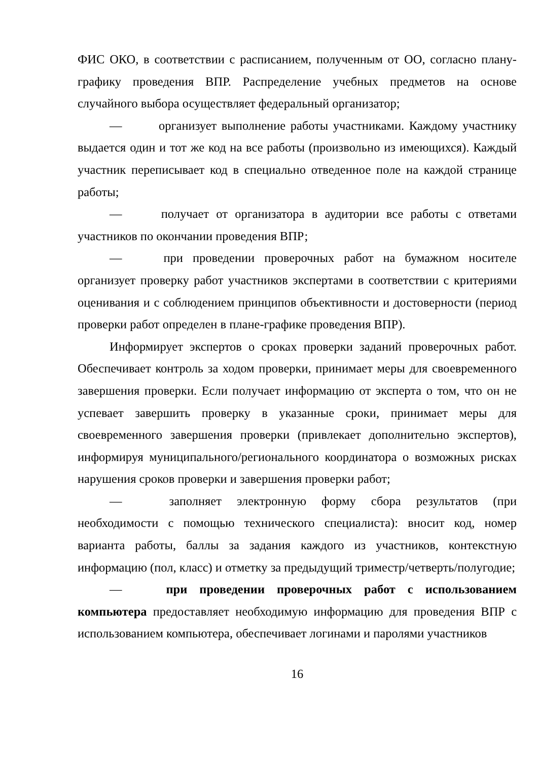ФИС ОКО, в соответствии с расписанием, полученным от ОО, согласно плану-графику проведения ВПР. Распределение учебных предметов на основе случайного выбора осуществляет федеральный организатор;
— организует выполнение работы участниками. Каждому участнику выдается один и тот же код на все работы (произвольно из имеющихся). Каждый участник переписывает код в специально отведенное поле на каждой странице работы;
— получает от организатора в аудитории все работы с ответами участников по окончании проведения ВПР;
— при проведении проверочных работ на бумажном носителе организует проверку работ участников экспертами в соответствии с критериями оценивания и с соблюдением принципов объективности и достоверности (период проверки работ определен в плане-графике проведения ВПР).
Информирует экспертов о сроках проверки заданий проверочных работ. Обеспечивает контроль за ходом проверки, принимает меры для своевременного завершения проверки. Если получает информацию от эксперта о том, что он не успевает завершить проверку в указанные сроки, принимает меры для своевременного завершения проверки (привлекает дополнительно экспертов), информируя муниципального/регионального координатора о возможных рисках нарушения сроков проверки и завершения проверки работ;
— заполняет электронную форму сбора результатов (при необходимости с помощью технического специалиста): вносит код, номер варианта работы, баллы за задания каждого из участников, контекстную информацию (пол, класс) и отметку за предыдущий триместр/четверть/полугодие;
— при проведении проверочных работ с использованием компьютера предоставляет необходимую информацию для проведения ВПР с использованием компьютера, обеспечивает логинами и паролями участников
16